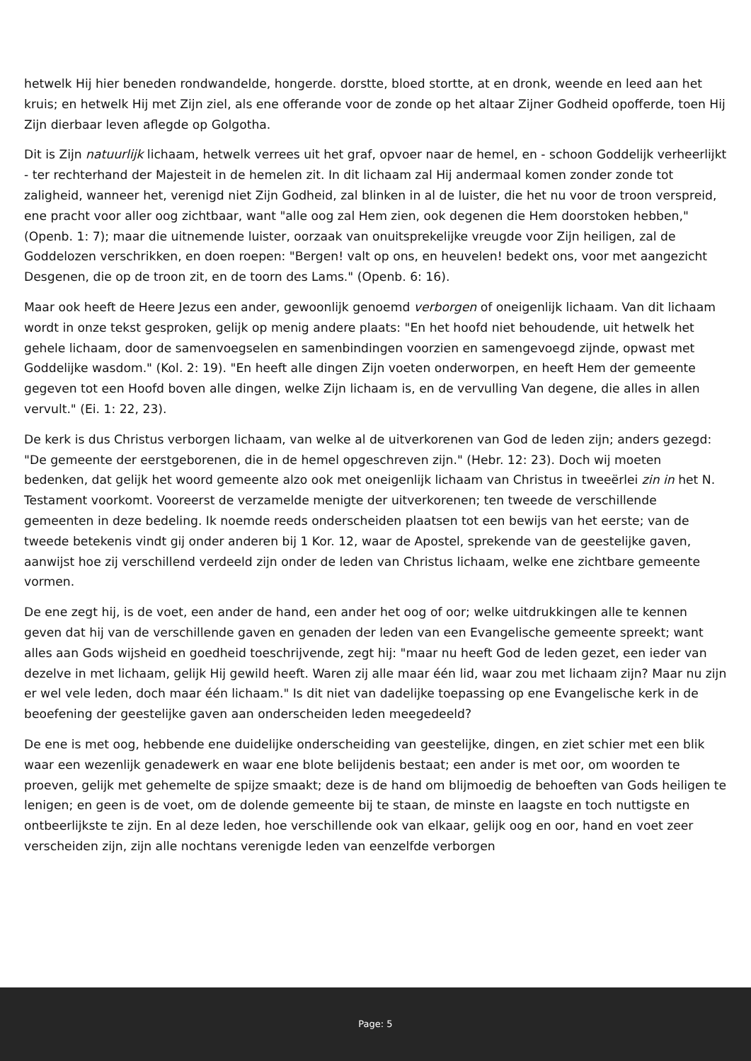hetwelk Hij hier beneden rondwandelde, hongerde. dorstte, bloed stortte, at en dronk, weende en leed aan het kruis; en hetwelk Hij met Zijn ziel, als ene offerande voor de zonde op het altaar Zijner Godheid opofferde, toen Hij Zijn dierbaar leven aflegde op Golgotha.
Dit is Zijn natuurlijk lichaam, hetwelk verrees uit het graf, opvoer naar de hemel, en - schoon Goddelijk verheerlijkt - ter rechterhand der Majesteit in de hemelen zit. In dit lichaam zal Hij andermaal komen zonder zonde tot zaligheid, wanneer het, verenigd niet Zijn Godheid, zal blinken in al de luister, die het nu voor de troon verspreid, ene pracht voor aller oog zichtbaar, want "alle oog zal Hem zien, ook degenen die Hem doorstoken hebben," (Openb. 1: 7); maar die uitnemende luister, oorzaak van onuitsprekelijke vreugde voor Zijn heiligen, zal de Goddelozen verschrikken, en doen roepen: "Bergen! valt op ons, en heuvelen! bedekt ons, voor met aangezicht Desgenen, die op de troon zit, en de toorn des Lams." (Openb. 6: 16).
Maar ook heeft de Heere Jezus een ander, gewoonlijk genoemd verborgen of oneigenlijk lichaam. Van dit lichaam wordt in onze tekst gesproken, gelijk op menig andere plaats: "En het hoofd niet behoudende, uit hetwelk het gehele lichaam, door de samenvoegselen en samenbindingen voorzien en samengevoegd zijnde, opwast met Goddelijke wasdom." (Kol. 2: 19). "En heeft alle dingen Zijn voeten onderworpen, en heeft Hem der gemeente gegeven tot een Hoofd boven alle dingen, welke Zijn lichaam is, en de vervulling Van degene, die alles in allen vervult." (Ei. 1: 22, 23).
De kerk is dus Christus verborgen lichaam, van welke al de uitverkorenen van God de leden zijn; anders gezegd: "De gemeente der eerstgeborenen, die in de hemel opgeschreven zijn." (Hebr. 12: 23). Doch wij moeten bedenken, dat gelijk het woord gemeente alzo ook met oneigenlijk lichaam van Christus in tweeërlei zin in het N. Testament voorkomt. Vooreerst de verzamelde menigte der uitverkorenen; ten tweede de verschillende gemeenten in deze bedeling. Ik noemde reeds onderscheiden plaatsen tot een bewijs van het eerste; van de tweede betekenis vindt gij onder anderen bij 1 Kor. 12, waar de Apostel, sprekende van de geestelijke gaven, aanwijst hoe zij verschillend verdeeld zijn onder de leden van Christus lichaam, welke ene zichtbare gemeente vormen.
De ene zegt hij, is de voet, een ander de hand, een ander het oog of oor; welke uitdrukkingen alle te kennen geven dat hij van de verschillende gaven en genaden der leden van een Evangelische gemeente spreekt; want alles aan Gods wijsheid en goedheid toeschrijvende, zegt hij: "maar nu heeft God de leden gezet, een ieder van dezelve in met lichaam, gelijk Hij gewild heeft. Waren zij alle maar één lid, waar zou met lichaam zijn? Maar nu zijn er wel vele leden, doch maar één lichaam." Is dit niet van dadelijke toepassing op ene Evangelische kerk in de beoefening der geestelijke gaven aan onderscheiden leden meegedeeld?
De ene is met oog, hebbende ene duidelijke onderscheiding van geestelijke, dingen, en ziet schier met een blik waar een wezenlijk genadewerk en waar ene blote belijdenis bestaat; een ander is met oor, om woorden te proeven, gelijk met gehemelte de spijze smaakt; deze is de hand om blijmoedig de behoeften van Gods heiligen te lenigen; en geen is de voet, om de dolende gemeente bij te staan, de minste en laagste en toch nuttigste en ontbeerlijkste te zijn. En al deze leden, hoe verschillende ook van elkaar, gelijk oog en oor, hand en voet zeer verscheiden zijn, zijn alle nochtans verenigde leden van eenzelfde verborgen
Page: 5